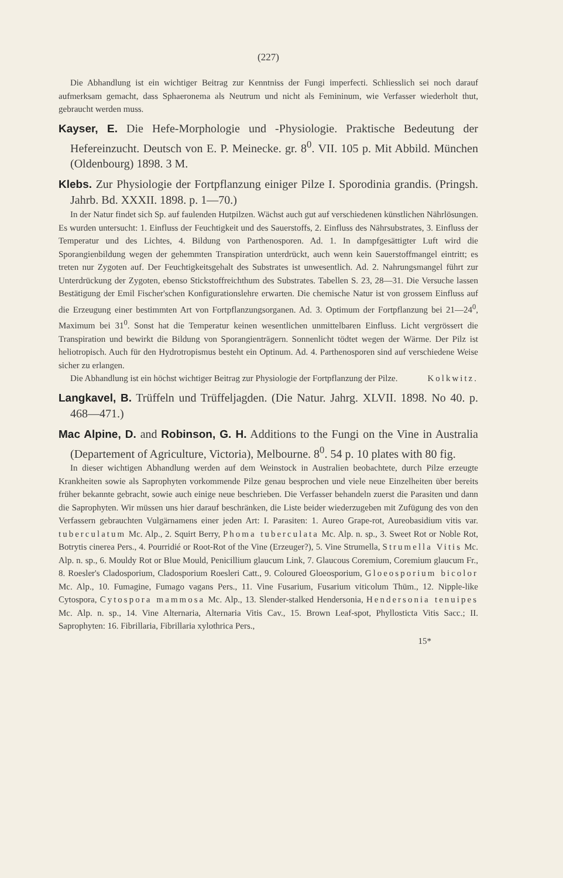(227)
Die Abhandlung ist ein wichtiger Beitrag zur Kenntniss der Fungi imperfecti. Schliesslich sei noch darauf aufmerksam gemacht, dass Sphaeronema als Neutrum und nicht als Femininum, wie Verfasser wiederholt thut, gebraucht werden muss.
Kayser, E. Die Hefe-Morphologie und -Physiologie. Praktische Bedeutung der Hefereinzucht. Deutsch von E. P. Meinecke. gr. 8<sup>0</sup>. VII. 105 p. Mit Abbild. München (Oldenbourg) 1898. 3 M.
Klebs. Zur Physiologie der Fortpflanzung einiger Pilze I. Sporodinia grandis. (Pringsh. Jahrb. Bd. XXXII. 1898. p. 1—70.)
In der Natur findet sich Sp. auf faulenden Hutpilzen. Wächst auch gut auf verschiedenen künstlichen Nährlösungen. Es wurden untersucht: 1. Einfluss der Feuchtigkeit und des Sauerstoffs, 2. Einfluss des Nährsubstrates, 3. Einfluss der Temperatur und des Lichtes, 4. Bildung von Parthenosporen. Ad. 1. In dampfgesättigter Luft wird die Sporangienbildung wegen der gehemmten Transpiration unterdrückt, auch wenn kein Sauerstoffmangel eintritt; es treten nur Zygoten auf. Der Feuchtigkeitsgehalt des Substrates ist unwesentlich. Ad. 2. Nahrungsmangel führt zur Unterdrückung der Zygoten, ebenso Stickstoffreichthum des Substrates. Tabellen S. 23, 28—31. Die Versuche lassen Bestätigung der Emil Fischer'schen Konfigurationslehre erwarten. Die chemische Natur ist von grossem Einfluss auf die Erzeugung einer bestimmten Art von Fortpflanzungsorganen. Ad. 3. Optimum der Fortpflanzung bei 21—24<sup>0</sup>, Maximum bei 31<sup>0</sup>. Sonst hat die Temperatur keinen wesentlichen unmittelbaren Einfluss. Licht vergrössert die Transpiration und bewirkt die Bildung von Sporangienträgern. Sonnenlicht tödtet wegen der Wärme. Der Pilz ist heliotropisch. Auch für den Hydrotropismus besteht ein Optinum. Ad. 4. Parthenosporen sind auf verschiedene Weise sicher zu erlangen.
Die Abhandlung ist ein höchst wichtiger Beitrag zur Physiologie der Fortpflanzung der Pilze. Kolkwitz.
Langkavel, B. Trüffeln und Trüffeljagden. (Die Natur. Jahrg. XLVII. 1898. No 40. p. 468—471.)
Mac Alpine, D. and Robinson, G. H. Additions to the Fungi on the Vine in Australia (Departement of Agriculture, Victoria), Melbourne. 8<sup>0</sup>. 54 p. 10 plates with 80 fig.
In dieser wichtigen Abhandlung werden auf dem Weinstock in Australien beobachtete, durch Pilze erzeugte Krankheiten sowie als Saprophyten vorkommende Pilze genau besprochen und viele neue Einzelheiten über bereits früher bekannte gebracht, sowie auch einige neue beschrieben. Die Verfasser behandeln zuerst die Parasiten und dann die Saprophyten. Wir müssen uns hier darauf beschränken, die Liste beider wiederzugeben mit Zufügung des von den Verfassern gebrauchten Vulgärnamens einer jeden Art: I. Parasiten: 1. Aureo Grape-rot, Aureobasidium vitis var. tuberculatum Mc. Alp., 2. Squirt Berry, Phoma tuberculata Mc. Alp. n. sp., 3. Sweet Rot or Noble Rot, Botrytis cinerea Pers., 4. Pourridié or Root-Rot of the Vine (Erzeuger?), 5. Vine Strumella, Strumella Vitis Mc. Alp. n. sp., 6. Mouldy Rot or Blue Mould, Penicillium glaucum Link, 7. Glaucous Coremium, Coremium glaucum Fr., 8. Roesler's Cladosporium, Cladosporium Roesleri Catt., 9. Coloured Gloeosporium, Gloeosporium bicolor Mc. Alp., 10. Fumagine, Fumago vagans Pers., 11. Vine Fusarium, Fusarium viticolum Thüm., 12. Nipple-like Cytospora, Cytospora mammosa Mc. Alp., 13. Slender-stalked Hendersonia, Hendersonia tenuipes Mc. Alp. n. sp., 14. Vine Alternaria, Alternaria Vitis Cav., 15. Brown Leaf-spot, Phyllosticta Vitis Sacc.; II. Saprophyten: 16. Fibrillaria, Fibrillaria xylothrica Pers.,
15*